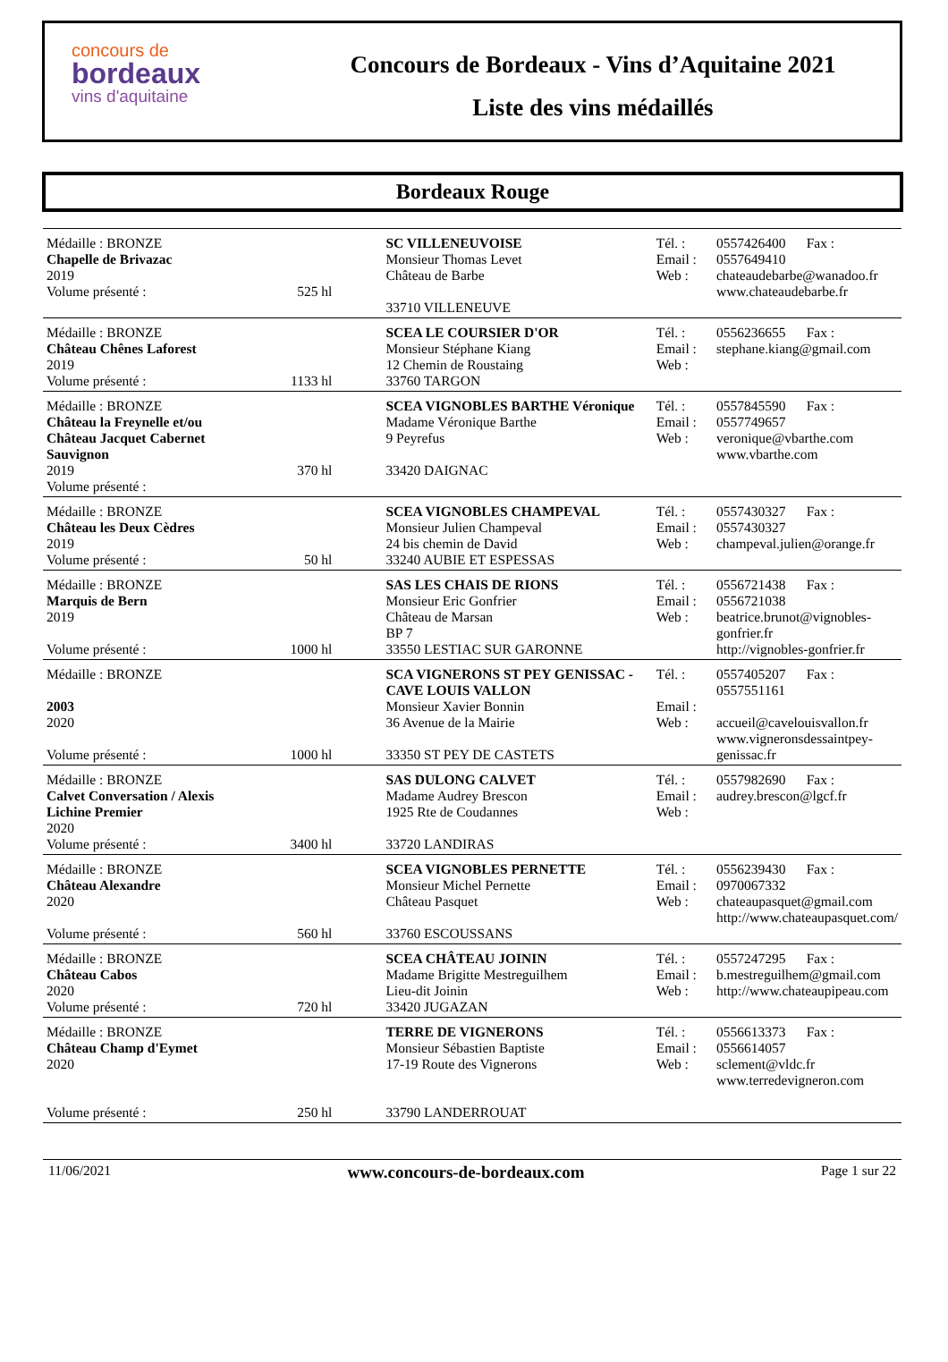concours de
bordeaux
vins d'aquitaine
Concours de Bordeaux - Vins d’Aquitaine 2021
Liste des vins médaillés
Bordeaux Rouge
| Médaille : BRONZE Chapelle de Brivazac 2019 Volume présenté : | 525 hl | SC VILLENEUVOISE Monsieur Thomas Levet Château de Barbe 33710 VILLENEUVE | Tél. : Email : Web : | 0557426400 Fax : 0557649410 chateaudebarbe@wanadoo.fr www.chateaudebarbe.fr |
| Médaille : BRONZE Château Chênes Laforest 2019 Volume présenté : | 1133 hl | SCEA LE COURSIER D'OR Monsieur Stéphane Kiang 12 Chemin de Roustaing 33760 TARGON | Tél. : Email : Web : | 0556236655 Fax : stephane.kiang@gmail.com |
| Médaille : BRONZE Château la Freynelle et/ou Château Jacquet Cabernet Sauvignon 2019 Volume présenté : | 370 hl | SCEA VIGNOBLES BARTHE Véronique Madame Véronique Barthe 9 Peyrefus 33420 DAIGNAC | Tél. : Email : Web : | 0557845590 Fax : 0557749657 veronique@vbarthe.com www.vbarthe.com |
| Médaille : BRONZE Château les Deux Cèdres 2019 Volume présenté : | 50 hl | SCEA VIGNOBLES CHAMPEVAL Monsieur Julien Champeval 24 bis chemin de David 33240 AUBIE ET ESPESSAS | Tél. : Email : Web : | 0557430327 Fax : 0557430327 champeval.julien@orange.fr |
| Médaille : BRONZE Marquis de Bern 2019 Volume présenté : | 1000 hl | SAS LES CHAIS DE RIONS Monsieur Eric Gonfrier Château de Marsan BP 7 33550 LESTIAC SUR GARONNE | Tél. : Email : Web : | 0556721438 Fax : 0556721038 beatrice.brunot@vignobles-gonfrier.fr http://vignobles-gonfrier.fr |
| Médaille : BRONZE 2003 2020 Volume présenté : | 1000 hl | SCA VIGNERONS ST PEY GENISSAC - CAVE LOUIS VALLON Monsieur Xavier Bonnin 36 Avenue de la Mairie 33350 ST PEY DE CASTETS | Tél. : Email : Web : | 0557405207 Fax : 0557551161 accueil@cavelouisvallon.fr www.vigneronsdessaintpey-genissac.fr |
| Médaille : BRONZE Calvet Conversation / Alexis Lichine Premier 2020 Volume présenté : | 3400 hl | SAS DULONG CALVET Madame Audrey Brescon 1925 Rte de Coudannes 33720 LANDIRAS | Tél. : Email : Web : | 0557982690 Fax : audrey.brescon@lgcf.fr |
| Médaille : BRONZE Château Alexandre 2020 Volume présenté : | 560 hl | SCEA VIGNOBLES PERNETTE Monsieur Michel Pernette Château Pasquet 33760 ESCOUSSANS | Tél. : Email : Web : | 0556239430 Fax : 0970067332 chateaupasquet@gmail.com http://www.chateaupasquet.com/ |
| Médaille : BRONZE Château Cabos 2020 Volume présenté : | 720 hl | SCEA CHÂTEAU JOININ Madame Brigitte Mestreguilhem Lieu-dit Joinin 33420 JUGAZAN | Tél. : Email : Web : | 0557247295 Fax : b.mestreguilhem@gmail.com http://www.chateaupipeau.com |
| Médaille : BRONZE Château Champ d'Eymet 2020 Volume présenté : | 250 hl | TERRE DE VIGNERONS Monsieur Sébastien Baptiste 17-19 Route des Vignerons 33790 LANDERROUAT | Tél. : Email : Web : | 0556613373 Fax : 0556614057 sclement@vldc.fr www.terredevigneron.com |
11/06/2021 www.concours-de-bordeaux.com Page 1 sur 22